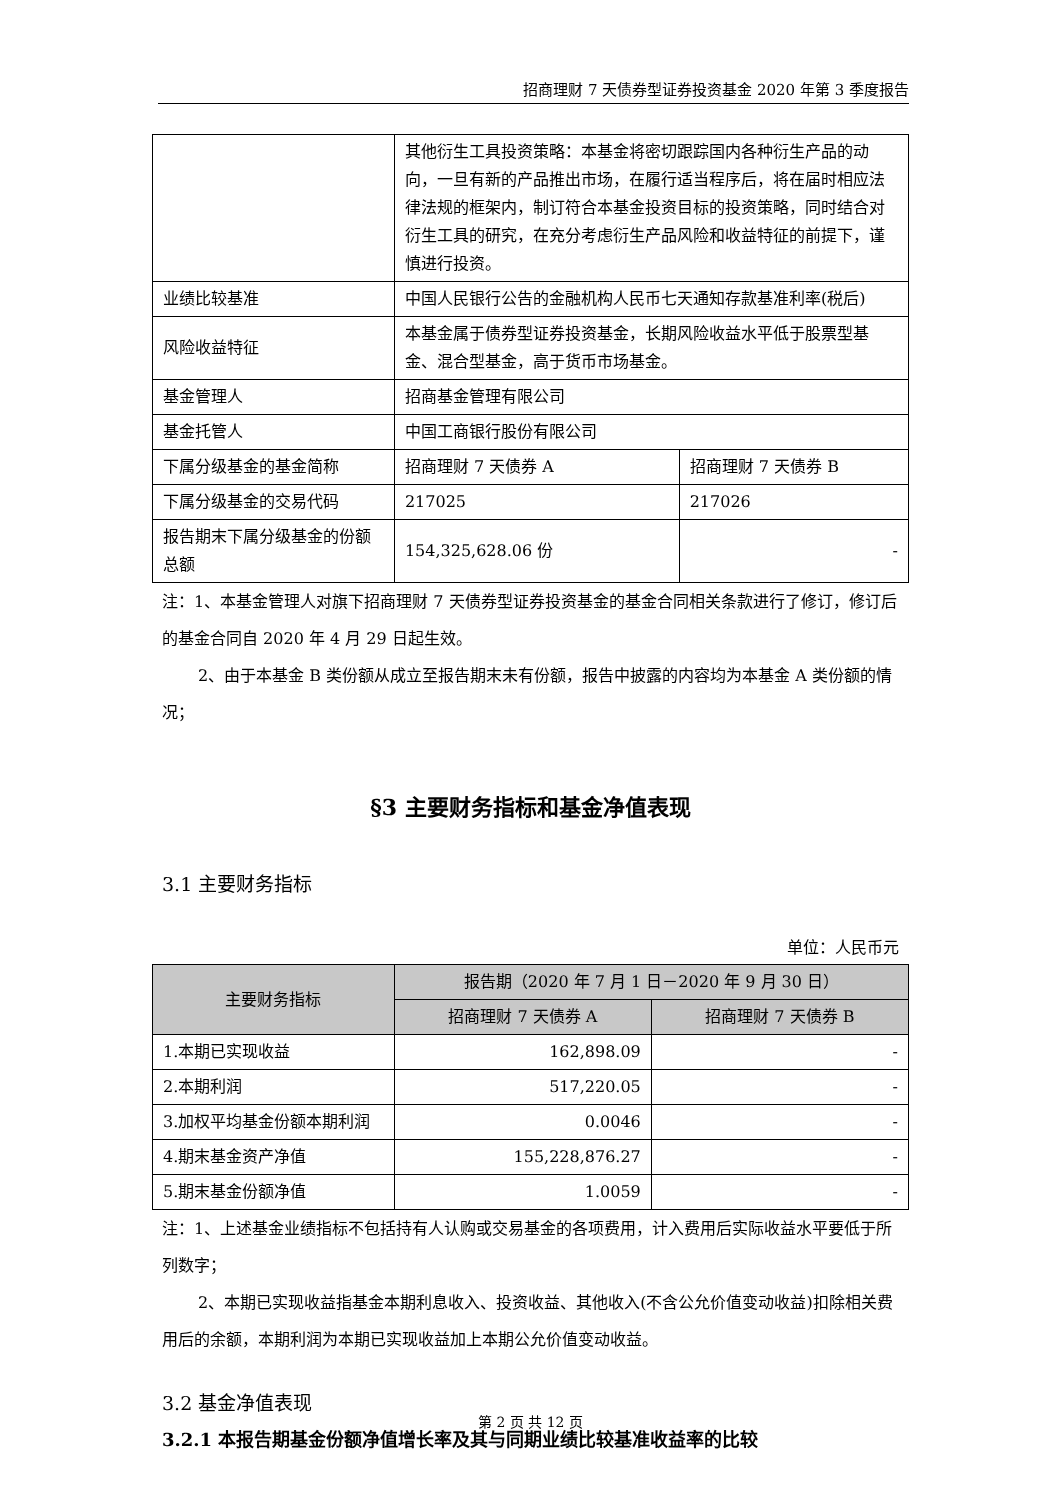招商理财 7 天债券型证券投资基金 2020 年第 3 季度报告
| | 其他衍生工具投资策略：本基金将密切跟踪国内各种衍生产品的动向，一旦有新的产品推出市场，在履行适当程序后，将在届时相应法律法规的框架内，制订符合本基金投资目标的投资策略，同时结合对衍生工具的研究，在充分考虑衍生产品风险和收益特征的前提下，谨慎进行投资。 | |
| 业绩比较基准 | 中国人民银行公告的金融机构人民币七天通知存款基准利率(税后) | |
| 风险收益特征 | 本基金属于债券型证券投资基金，长期风险收益水平低于股票型基金、混合型基金，高于货币市场基金。 | |
| 基金管理人 | 招商基金管理有限公司 | |
| 基金托管人 | 中国工商银行股份有限公司 | |
| 下属分级基金的基金简称 | 招商理财 7 天债券 A | 招商理财 7 天债券 B |
| 下属分级基金的交易代码 | 217025 | 217026 |
| 报告期末下属分级基金的份额总额 | 154,325,628.06 份 | - |
注：1、本基金管理人对旗下招商理财 7 天债券型证券投资基金的基金合同相关条款进行了修订，修订后的基金合同自 2020 年 4 月 29 日起生效。
2、由于本基金 B 类份额从成立至报告期末未有份额，报告中披露的内容均为本基金 A 类份额的情况；
§3 主要财务指标和基金净值表现
3.1 主要财务指标
单位：人民币元
| 主要财务指标 | 报告期（2020 年 7 月 1 日－2020 年 9 月 30 日） | |
| --- | --- | --- |
| | 招商理财 7 天债券 A | 招商理财 7 天债券 B |
| 1.本期已实现收益 | 162,898.09 | - |
| 2.本期利润 | 517,220.05 | - |
| 3.加权平均基金份额本期利润 | 0.0046 | - |
| 4.期末基金资产净值 | 155,228,876.27 | - |
| 5.期末基金份额净值 | 1.0059 | - |
注：1、上述基金业绩指标不包括持有人认购或交易基金的各项费用，计入费用后实际收益水平要低于所列数字；
2、本期已实现收益指基金本期利息收入、投资收益、其他收入(不含公允价值变动收益)扣除相关费用后的余额，本期利润为本期已实现收益加上本期公允价值变动收益。
3.2 基金净值表现
3.2.1 本报告期基金份额净值增长率及其与同期业绩比较基准收益率的比较
第 2 页 共 12 页